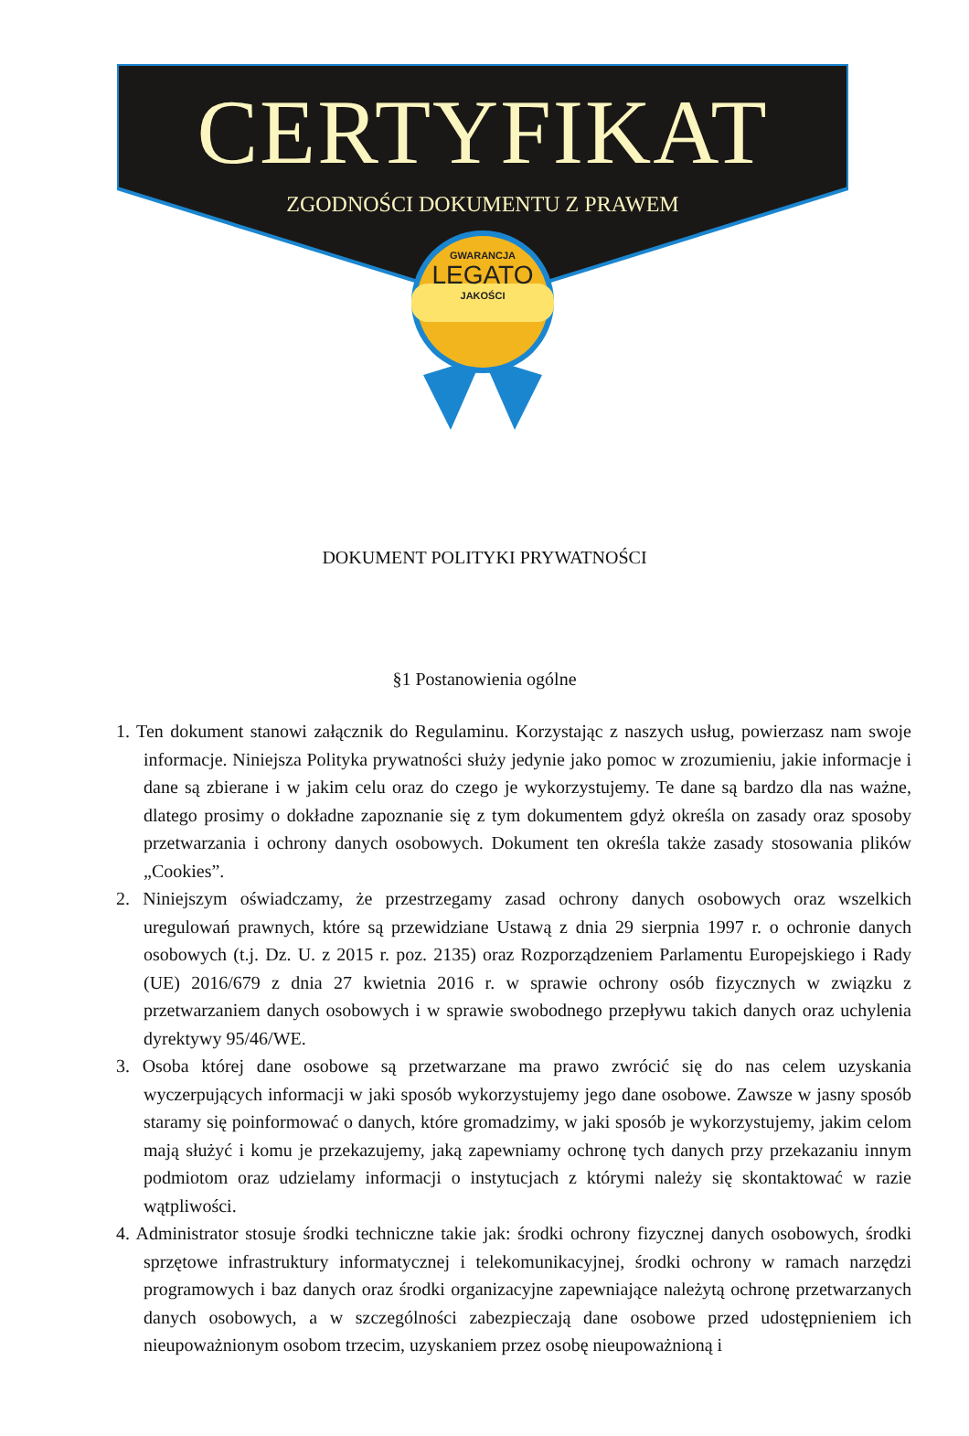CERTYFIKAT
ZGODNOŚCI DOKUMENTU Z PRAWEM
GWARANCJA
LEGATO
JAKOŚCI
DOKUMENT POLITYKI PRYWATNOŚCI
§1 Postanowienia ogólne
1. Ten dokument stanowi załącznik do Regulaminu. Korzystając z naszych usług, powierzasz nam swoje informacje. Niniejsza Polityka prywatności służy jedynie jako pomoc w zrozumieniu, jakie informacje i dane są zbierane i w jakim celu oraz do czego je wykorzystujemy. Te dane są bardzo dla nas ważne, dlatego prosimy o dokładne zapoznanie się z tym dokumentem gdyż określa on zasady oraz sposoby przetwarzania i ochrony danych osobowych. Dokument ten określa także zasady stosowania plików „Cookies”.
2. Niniejszym oświadczamy, że przestrzegamy zasad ochrony danych osobowych oraz wszelkich uregulowań prawnych, które są przewidziane Ustawą z dnia 29 sierpnia 1997 r. o ochronie danych osobowych (t.j. Dz. U. z 2015 r. poz. 2135) oraz Rozporządzeniem Parlamentu Europejskiego i Rady (UE) 2016/679 z dnia 27 kwietnia 2016 r. w sprawie ochrony osób fizycznych w związku z przetwarzaniem danych osobowych i w sprawie swobodnego przepływu takich danych oraz uchylenia dyrektywy 95/46/WE.
3. Osoba której dane osobowe są przetwarzane ma prawo zwrócić się do nas celem uzyskania wyczerpujących informacji w jaki sposób wykorzystujemy jego dane osobowe. Zawsze w jasny sposób staramy się poinformować o danych, które gromadzimy, w jaki sposób je wykorzystujemy, jakim celom mają służyć i komu je przekazujemy, jaką zapewniamy ochronę tych danych przy przekazaniu innym podmiotom oraz udzielamy informacji o instytucjach z którymi należy się skontaktować w razie wątpliwości.
4. Administrator stosuje środki techniczne takie jak: środki ochrony fizycznej danych osobowych, środki sprzętowe infrastruktury informatycznej i telekomunikacyjnej, środki ochrony w ramach narzędzi programowych i baz danych oraz środki organizacyjne zapewniające należytą ochronę przetwarzanych danych osobowych, a w szczególności zabezpieczają dane osobowe przed udostępnieniem ich nieupoważnionym osobom trzecim, uzyskaniem przez osobę nieupoważnioną i